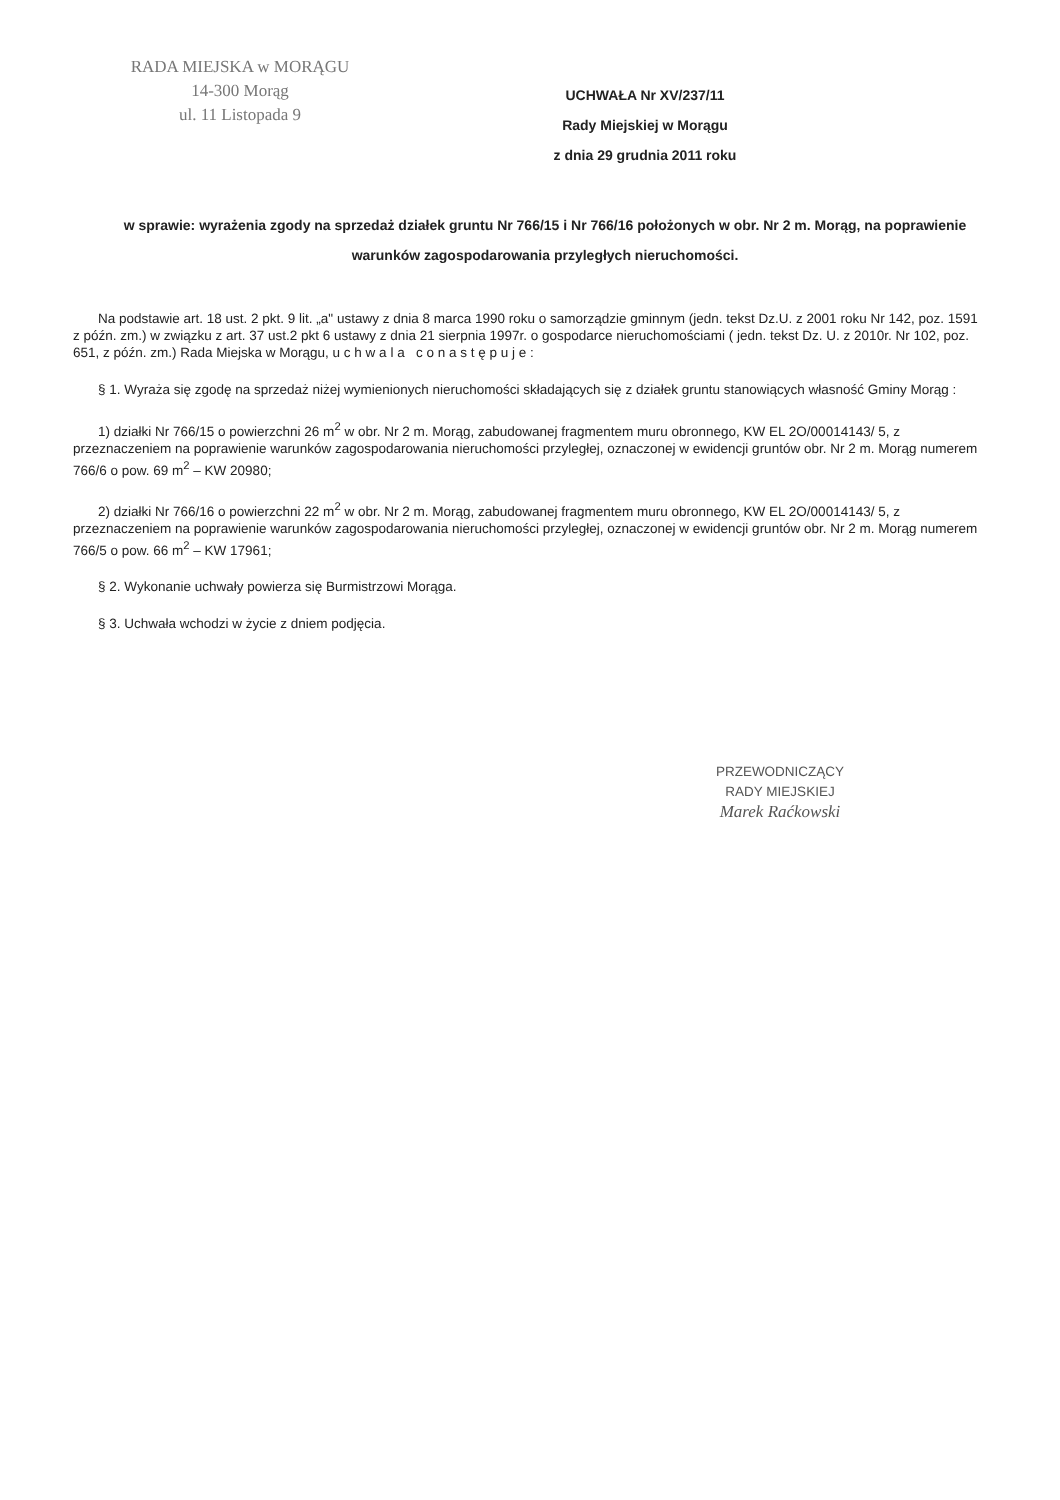RADA MIEJSKA w MORĄGU
14-300 Morąg
ul. 11 Listopada 9
UCHWAŁA Nr XV/237/11
Rady Miejskiej w Morągu
z dnia 29 grudnia 2011 roku
w sprawie: wyrażenia zgody na sprzedaż działek gruntu Nr 766/15 i Nr 766/16 położonych w obr. Nr 2 m. Morąg, na poprawienie warunków zagospodarowania przyległych nieruchomości.
Na podstawie art. 18 ust. 2 pkt. 9 lit. „a" ustawy z dnia 8 marca 1990 roku o samorządzie gminnym (jedn. tekst Dz.U. z 2001 roku Nr 142, poz. 1591 z późn. zm.) w związku z art. 37 ust.2 pkt 6 ustawy z dnia 21 sierpnia 1997r. o gospodarce nieruchomościami ( jedn. tekst Dz. U. z 2010r. Nr 102, poz. 651, z późn. zm.) Rada Miejska w Morągu, u c h w a l a c o n a s t ę p u j e :
§ 1. Wyraża się zgodę na sprzedaż niżej wymienionych nieruchomości składających się z działek gruntu stanowiących własność Gminy Morąg :
1) działki Nr 766/15 o powierzchni 26 m<sup>2</sup> w obr. Nr 2 m. Morąg, zabudowanej fragmentem muru obronnego, KW EL 2O/00014143/ 5, z przeznaczeniem na poprawienie warunków zagospodarowania nieruchomości przyległej, oznaczonej w ewidencji gruntów obr. Nr 2 m. Morąg numerem 766/6 o pow. 69 m<sup>2</sup> – KW 20980;
2) działki Nr 766/16 o powierzchni 22 m<sup>2</sup> w obr. Nr 2 m. Morąg, zabudowanej fragmentem muru obronnego, KW EL 2O/00014143/ 5, z przeznaczeniem na poprawienie warunków zagospodarowania nieruchomości przyległej, oznaczonej w ewidencji gruntów obr. Nr 2 m. Morąg numerem 766/5 o pow. 66 m<sup>2</sup> – KW 17961;
§ 2. Wykonanie uchwały powierza się Burmistrzowi Morąga.
§ 3. Uchwała wchodzi w życie z dniem podjęcia.
PRZEWODNICZĄCY
RADY MIEJSKIEJ
Marek Raćkowski